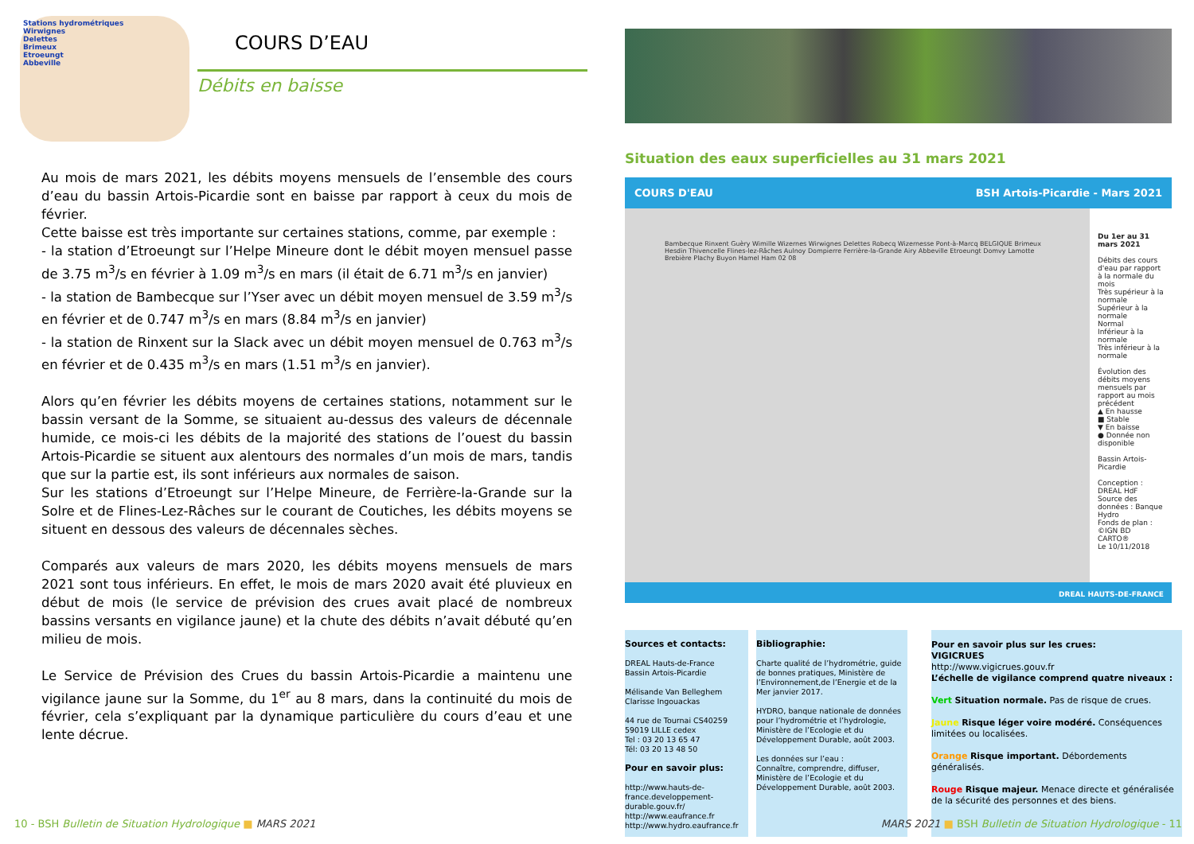Stations hydrométriques
Wirwignes
Delettes
Brimeux
Etroeungt
Abbeville
COURS D’EAU
Débits en baisse
Au mois de mars 2021, les débits moyens mensuels de l’ensemble des cours d’eau du bassin Artois-Picardie sont en baisse par rapport à ceux du mois de février.
Cette baisse est très importante sur certaines stations, comme, par exemple :
- la station d’Etroeungt sur l’Helpe Mineure dont le débit moyen mensuel passe de 3.75 m<sup>3</sup>/s en février à 1.09 m<sup>3</sup>/s en mars (il était de 6.71 m<sup>3</sup>/s en janvier)
- la station de Bambecque sur l’Yser avec un débit moyen mensuel de 3.59 m<sup>3</sup>/s en février et de 0.747 m<sup>3</sup>/s en mars (8.84 m<sup>3</sup>/s en janvier)
- la station de Rinxent sur la Slack avec un débit moyen mensuel de 0.763 m<sup>3</sup>/s en février et de 0.435 m<sup>3</sup>/s en mars (1.51 m<sup>3</sup>/s en janvier).
Alors qu’en février les débits moyens de certaines stations, notamment sur le bassin versant de la Somme, se situaient au-dessus des valeurs de décennale humide, ce mois-ci les débits de la majorité des stations de l’ouest du bassin Artois-Picardie se situent aux alentours des normales d’un mois de mars, tandis que sur la partie est, ils sont inférieurs aux normales de saison.
Sur les stations d’Etroeungt sur l’Helpe Mineure, de Ferrière-la-Grande sur la Solre et de Flines-Lez-Râches sur le courant de Coutiches, les débits moyens se situent en dessous des valeurs de décennales sèches.
Comparés aux valeurs de mars 2020, les débits moyens mensuels de mars 2021 sont tous inférieurs. En effet, le mois de mars 2020 avait été pluvieux en début de mois (le service de prévision des crues avait placé de nombreux bassins versants en vigilance jaune) et la chute des débits n’avait débuté qu’en milieu de mois.
Le Service de Prévision des Crues du bassin Artois-Picardie a maintenu une vigilance jaune sur la Somme, du 1<sup>er</sup> au 8 mars, dans la continuité du mois de février, cela s’expliquant par la dynamique particulière du cours d’eau et une lente décrue.
10 - BSH Bulletin de Situation Hydrologique ■ MARS 2021
Situation des eaux superficielles au 31 mars 2021
COURS D'EAU BSH Artois-Picardie - Mars 2021
Bambecque Rinxent Guèry Wimille Wizernes Wirwignes Delettes Robecq Wizernesse Pont-à-Marcq BELGIQUE Brimeux Hesdin Thivencelle Flines-lez-Râches Aulnoy Dompierre Ferrière-la-Grande Airy Abbeville Etroeungt Domvy Lamotte Brebière Plachy Buyon Hamel Ham 02 08
Du 1er au 31 mars 2021
Débits des cours d'eau par rapport à la normale du mois
Très supérieur à la normale
Supérieur à la normale
Normal
Inférieur à la normale
Très inférieur à la normale
Évolution des débits moyens mensuels par rapport au mois précédent
▲ En hausse
■ Stable
▼ En baisse
● Donnée non disponible
Bassin Artois-Picardie
Conception : DREAL HdF
Source des données : Banque Hydro
Fonds de plan : ©IGN BD CARTO®
Le 10/11/2018
DREAL HAUTS-DE-FRANCE
Sources et contacts:
DREAL Hauts-de-France
Bassin Artois-Picardie
Mélisande Van Belleghem
Clarisse Ingouackas
44 rue de Tournai CS40259
59019 LILLE cedex
Tel : 03 20 13 65 47
Tél: 03 20 13 48 50
Pour en savoir plus:
http://www.hauts-de-france.developpement-durable.gouv.fr/
http://www.eaufrance.fr
http://www.hydro.eaufrance.fr
Bibliographie:
Charte qualité de l’hydrométrie, guide de bonnes pratiques, Ministère de l’Environnement,de l’Energie et de la Mer janvier 2017.
HYDRO, banque nationale de données pour l’hydrométrie et l’hydrologie, Ministère de l’Ecologie et du Développement Durable, août 2003.
Les données sur l’eau :
Connaître, comprendre, diffuser, Ministère de l’Ecologie et du Développement Durable, août 2003.
Pour en savoir plus sur les crues:
VIGICRUES
http://www.vigicrues.gouv.fr
L’échelle de vigilance comprend quatre niveaux :
Vert Situation normale. Pas de risque de crues.
Jaune Risque léger voire modéré. Conséquences limitées ou localisées.
Orange Risque important. Débordements généralisés.
Rouge Risque majeur. Menace directe et généralisée de la sécurité des personnes et des biens.
MARS 2021 ■ BSH Bulletin de Situation Hydrologique - 11